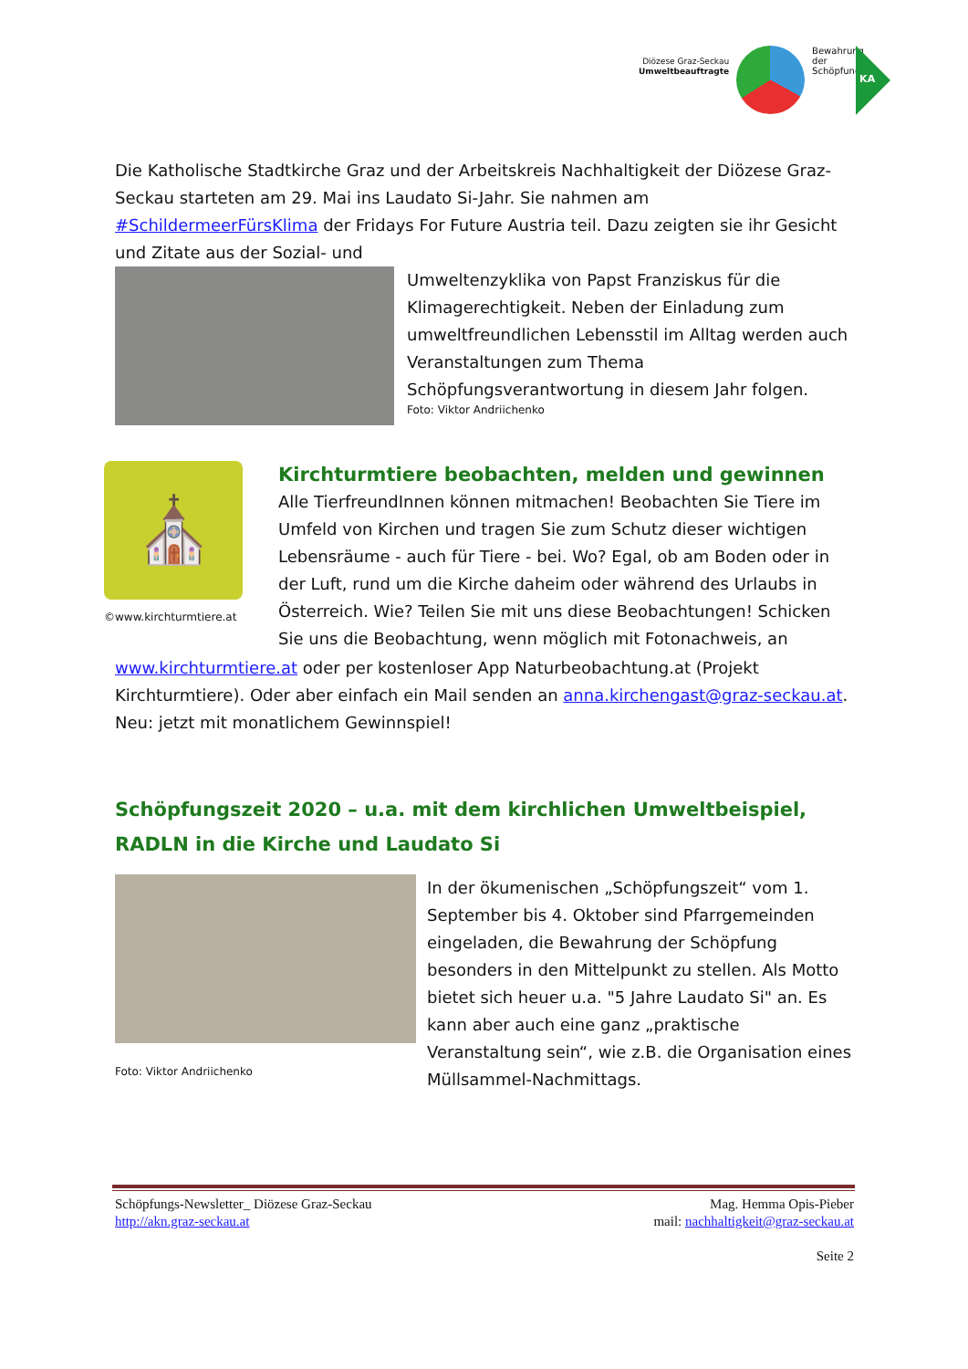Diözese Graz-Seckau
Umweltbeauftragte
Bewahrung der Schöpfung
KA
Die Katholische Stadtkirche Graz und der Arbeitskreis Nachhaltigkeit der Diözese Graz-Seckau starteten am 29. Mai ins Laudato Si-Jahr. Sie nahmen am #SchildermeerFürsKlima der Fridays For Future Austria teil. Dazu zeigten sie ihr Gesicht und Zitate aus der Sozial- und
Umweltenzyklika von Papst Franziskus für die Klimagerechtigkeit. Neben der Einladung zum umweltfreundlichen Lebensstil im Alltag werden auch Veranstaltungen zum Thema Schöpfungsverantwortung in diesem Jahr folgen.
Foto: Viktor Andriichenko
⛪
©www.kirchturmtiere.at
Kirchturmtiere beobachten, melden und gewinnen
Alle TierfreundInnen können mitmachen! Beobachten Sie Tiere im Umfeld von Kirchen und tragen Sie zum Schutz dieser wichtigen Lebensräume - auch für Tiere - bei. Wo? Egal, ob am Boden oder in der Luft, rund um die Kirche daheim oder während des Urlaubs in Österreich. Wie? Teilen Sie mit uns diese Beobachtungen! Schicken Sie uns die Beobachtung, wenn möglich mit Fotonachweis, an
www.kirchturmtiere.at oder per kostenloser App Naturbeobachtung.at (Projekt Kirchturmtiere). Oder aber einfach ein Mail senden an anna.kirchengast@graz-seckau.at. Neu: jetzt mit monatlichem Gewinnspiel!
Schöpfungszeit 2020 – u.a. mit dem kirchlichen Umweltbeispiel, RADLN in die Kirche und Laudato Si
Foto: Viktor Andriichenko
In der ökumenischen „Schöpfungszeit“ vom 1. September bis 4. Oktober sind Pfarrgemeinden eingeladen, die Bewahrung der Schöpfung besonders in den Mittelpunkt zu stellen. Als Motto bietet sich heuer u.a. "5 Jahre Laudato Si" an. Es kann aber auch eine ganz „praktische Veranstaltung sein“, wie z.B. die Organisation eines Müllsammel-Nachmittags.
Schöpfungs-Newsletter_ Diözese Graz-Seckau
http://akn.graz-seckau.at
Mag. Hemma Opis-Pieber
mail: nachhaltigkeit@graz-seckau.at
Seite 2